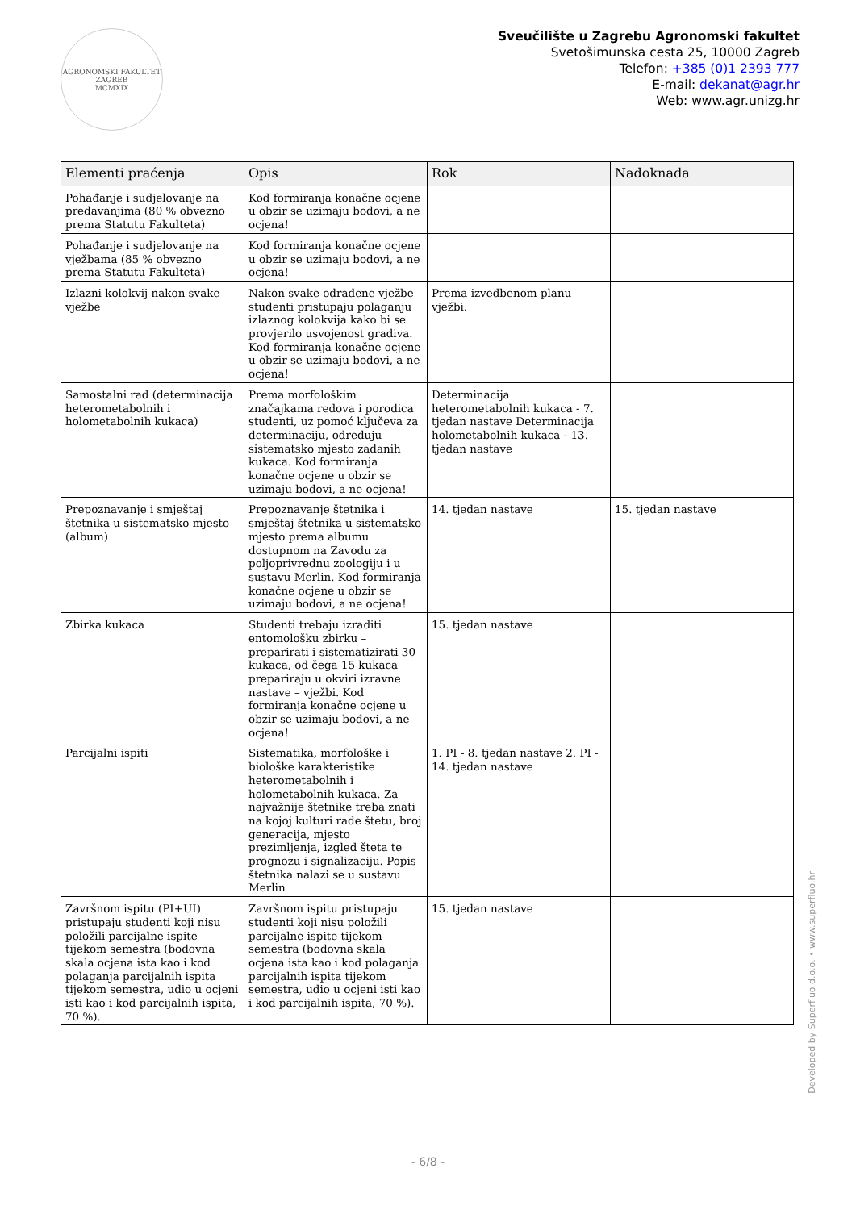AGRONOMSKI FAKULTET ZAGREB
MCMXIX
Sveučilište u Zagrebu Agronomski fakultet
Svetošimunska cesta 25, 10000 Zagreb
Telefon: +385 (0)1 2393 777
E-mail: dekanat@agr.hr
Web: www.agr.unizg.hr
| Elementi praćenja | Opis | Rok | Nadoknada |
| --- | --- | --- | --- |
| Pohađanje i sudjelovanje na predavanjima (80 % obvezno prema Statutu Fakulteta) | Kod formiranja konačne ocjene u obzir se uzimaju bodovi, a ne ocjena! | | |
| Pohađanje i sudjelovanje na vježbama (85 % obvezno prema Statutu Fakulteta) | Kod formiranja konačne ocjene u obzir se uzimaju bodovi, a ne ocjena! | | |
| Izlazni kolokvij nakon svake vježbe | Nakon svake odrađene vježbe studenti pristupaju polaganju izlaznog kolokvija kako bi se provjerilo usvojenost gradiva. Kod formiranja konačne ocjene u obzir se uzimaju bodovi, a ne ocjena! | Prema izvedbenom planu vježbi. | |
| Samostalni rad (determinacija heterometabolnih i holometabolnih kukaca) | Prema morfološkim značajkama redova i porodica studenti, uz pomoć ključeva za determinaciju, određuju sistematsko mjesto zadanih kukaca. Kod formiranja konačne ocjene u obzir se uzimaju bodovi, a ne ocjena! | Determinacija heterometabolnih kukaca - 7. tjedan nastave Determinacija holometabolnih kukaca - 13. tjedan nastave | |
| Prepoznavanje i smještaj štetnika u sistematsko mjesto (album) | Prepoznavanje štetnika i smještaj štetnika u sistematsko mjesto prema albumu dostupnom na Zavodu za poljoprivrednu zoologiju i u sustavu Merlin. Kod formiranja konačne ocjene u obzir se uzimaju bodovi, a ne ocjena! | 14. tjedan nastave | 15. tjedan nastave |
| Zbirka kukaca | Studenti trebaju izraditi entomološku zbirku – preparirati i sistematizirati 30 kukaca, od čega 15 kukaca prepariraju u okviri izravne nastave – vježbi. Kod formiranja konačne ocjene u obzir se uzimaju bodovi, a ne ocjena! | 15. tjedan nastave | |
| Parcijalni ispiti | Sistematika, morfološke i biološke karakteristike heterometabolnih i holometabolnih kukaca. Za najvažnije štetnike treba znati na kojoj kulturi rade štetu, broj generacija, mjesto prezimljenja, izgled šteta te prognozu i signalizaciju. Popis štetnika nalazi se u sustavu Merlin | 1. PI - 8. tjedan nastave 2. PI - 14. tjedan nastave | |
| Završnom ispitu (PI+UI) pristupaju studenti koji nisu položili parcijalne ispite tijekom semestra (bodovna skala ocjena ista kao i kod polaganja parcijalnih ispita tijekom semestra, udio u ocjeni isti kao i kod parcijalnih ispita, 70 %). | Završnom ispitu pristupaju studenti koji nisu položili parcijalne ispite tijekom semestra (bodovna skala ocjena ista kao i kod polaganja parcijalnih ispita tijekom semestra, udio u ocjeni isti kao i kod parcijalnih ispita, 70 %). | 15. tjedan nastave | |
Developed by Superfluo d.o.o. • www.superfluo.hr
- 6/8 -